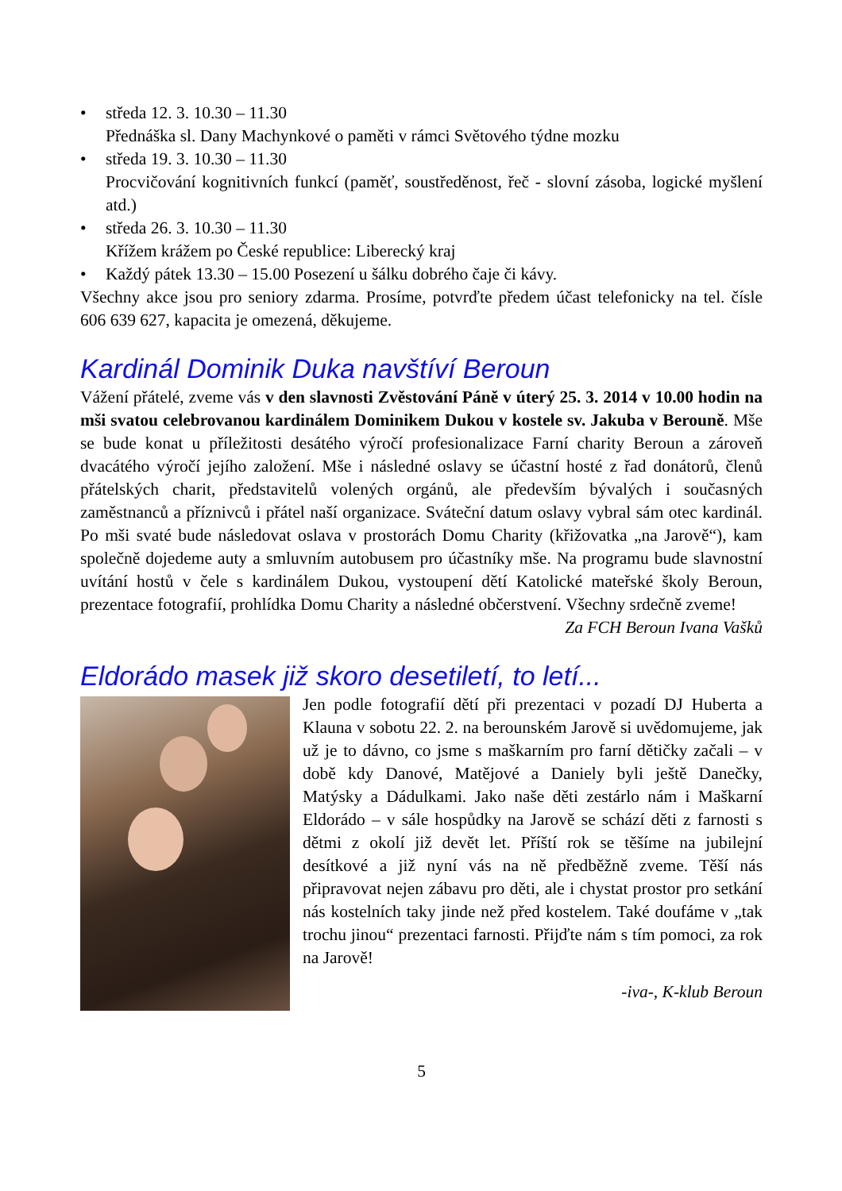• středa 12. 3. 10.30 – 11.30
Přednáška sl. Dany Machynkové o paměti v rámci Světového týdne mozku
• středa 19. 3. 10.30 – 11.30
Procvičování kognitivních funkcí (paměť, soustředěnost, řeč - slovní zásoba, logické myšlení atd.)
• středa 26. 3. 10.30 – 11.30
Křížem krážem po České republice: Liberecký kraj
• Každý pátek 13.30 – 15.00 Posezení u šálku dobrého čaje či kávy.
Všechny akce jsou pro seniory zdarma. Prosíme, potvrďte předem účast telefonicky na tel. čísle 606 639 627, kapacita je omezená, děkujeme.
Kardinál Dominik Duka navštíví Beroun
Vážení přátelé, zveme vás v den slavnosti Zvěstování Páně v úterý 25. 3. 2014 v 10.00 hodin na mši svatou celebrovanou kardinálem Dominikem Dukou v kostele sv. Jakuba v Berouně. Mše se bude konat u příležitosti desátého výročí profesionalizace Farní charity Beroun a zároveň dvacátého výročí jejího založení. Mše i následné oslavy se účastní hosté z řad donátorů, členů přátelských charit, představitelů volených orgánů, ale především bývalých i současných zaměstnanců a příznivců i přátel naší organizace. Sváteční datum oslavy vybral sám otec kardinál. Po mši svaté bude následovat oslava v prostorách Domu Charity (křižovatka „na Jarově“), kam společně dojedeme auty a smluvním autobusem pro účastníky mše. Na programu bude slavnostní uvítání hostů v čele s kardinálem Dukou, vystoupení dětí Katolické mateřské školy Beroun, prezentace fotografií, prohlídka Domu Charity a následné občerstvení. Všechny srdečně zveme!
Za FCH Beroun Ivana Vašků
Eldorádo masek již skoro desetiletí, to letí...
Jen podle fotografií dětí při prezentaci v pozadí DJ Huberta a Klauna v sobotu 22. 2. na berounském Jarově si uvědomujeme, jak už je to dávno, co jsme s maškarním pro farní dětičky začali – v době kdy Danové, Matějové a Daniely byli ještě Danečky, Matýsky a Dádulkami. Jako naše děti zestárlo nám i Maškarní Eldorádo – v sále hospůdky na Jarově se schází děti z farnosti s dětmi z okolí již devět let. Příští rok se těšíme na jubilejní desítkové a již nyní vás na ně předběžně zveme. Těší nás připravovat nejen zábavu pro děti, ale i chystat prostor pro setkání nás kostelních taky jinde než před kostelem. Také doufáme v „tak trochu jinou“ prezentaci farnosti. Přijďte nám s tím pomoci, za rok na Jarově!
-iva-, K-klub Beroun
5